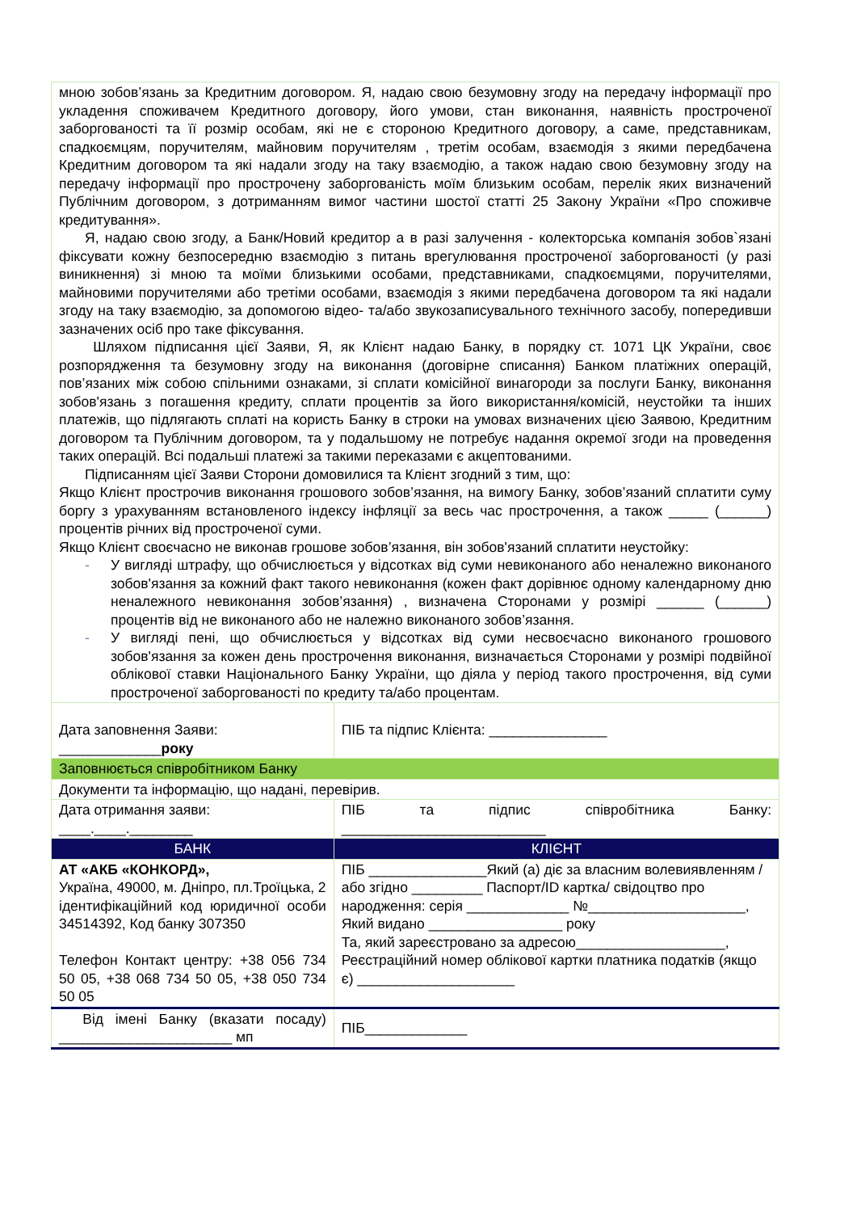| мною зобов’язань за Кредитним договором. Я, надаю свою безумовну згоду на передачу інформації про укладення споживачем Кредитного договору, його умови, стан виконання, наявність простроченої заборгованості та її розмір особам, які не є стороною Кредитного договору, а саме, представникам, спадкоємцям, поручителям, майновим поручителям , третім особам, взаємодія з якими передбачена Кредитним договором та які надали згоду на таку взаємодію, а також надаю свою безумовну згоду на передачу інформації про прострочену заборгованість моїм близьким особам, перелік яких визначений Публічним договором, з дотриманням вимог частини шостої статті 25 Закону України «Про споживче кредитування». Я, надаю свою згоду, а Банк/Новий кредитор а в разі залучення - колекторська компанія зобов`язані фіксувати кожну безпосередню взаємодію з питань врегулювання простроченої заборгованості (у разі виникнення) зі мною та моїми близькими особами, представниками, спадкоємцями, поручителями, майновими поручителями або третіми особами, взаємодія з якими передбачена договором та які надали згоду на таку взаємодію, за допомогою відео- та/або звукозаписувального технічного засобу, попередивши зазначених осіб про таке фіксування. Шляхом підписання цієї Заяви, Я, як Клієнт надаю Банку, в порядку ст. 1071 ЦК України, своє розпорядження та безумовну згоду на виконання (договірне списання) Банком платіжних операцій, пов’язаних між собою спільними ознаками, зі сплати комісійної винагороди за послуги Банку, виконання зобов'язань з погашення кредиту, сплати процентів за його використання/комісій, неустойки та інших платежів, що підлягають сплаті на користь Банку в строки на умовах визначених цією Заявою, Кредитним договором та Публічним договором, та у подальшому не потребує надання окремої згоди на проведення таких операцій. Всі подальші платежі за такими переказами є акцептованими. Підписанням цієї Заяви Сторони домовилися та Клієнт згодний з тим, що: Якщо Клієнт прострочив виконання грошового зобов’язання, на вимогу Банку, зобов’язаний сплатити суму боргу з урахуванням встановленого індексу інфляції за весь час прострочення, а також _____ (______) процентів річних від простроченої суми. Якщо Клієнт своєчасно не виконав грошове зобов’язання, він зобов'язаний сплатити неустойку: - У вигляді штрафу, що обчислюється у відсотках від суми невиконаного або неналежно виконаного зобов'язання за кожний факт такого невиконання (кожен факт дорівнює одному календарному дню неналежного невиконання зобов’язання) , визначена Сторонами у розмірі ______ (______) процентів від не виконаного або не належно виконаного зобов’язання. - У вигляді пені, що обчислюється у відсотках від суми несвоєчасно виконаного грошового зобов'язання за кожен день прострочення виконання, визначається Сторонами у розмірі подвійної облікової ставки Національного Банку України, що діяла у період такого прострочення, від суми простроченої заборгованості по кредиту та/або процентам. | | |
| Дата заповнення Заяви: _____________ року | | ПІБ та підпис Клієнта: _______________ |
| Заповнюється співробітником Банку | | |
| Документи та інформацію, що надані, перевірив. | | |
| Дата отримання заяви: ____.____.________ | ПІБ та підпис співробітника Банку: __________________________ | |
| БАНК | | КЛІЄНТ |
| АТ «АКБ «КОНКОРД», Україна, 49000, м. Дніпро, пл.Троїцька, 2 ідентифікаційний код юридичної особи 34514392, Код банку 307350 Телефон Контакт центру: +38 056 734 50 05, +38 068 734 50 05, +38 050 734 50 05 | | ПІБ _______________Який (а) діє за власним волевиявленням / або згідно _________ Паспорт/ID картка/ свідоцтво про народження: серія _____________ №____________________, Який видано _________________ року Та, який зареєстровано за адресою___________________, Реєстраційний номер облікової картки платника податків (якщо є) ____________________ |
| Від імені Банку (вказати посаду) ______________________ мп | | ПІБ_____________ |